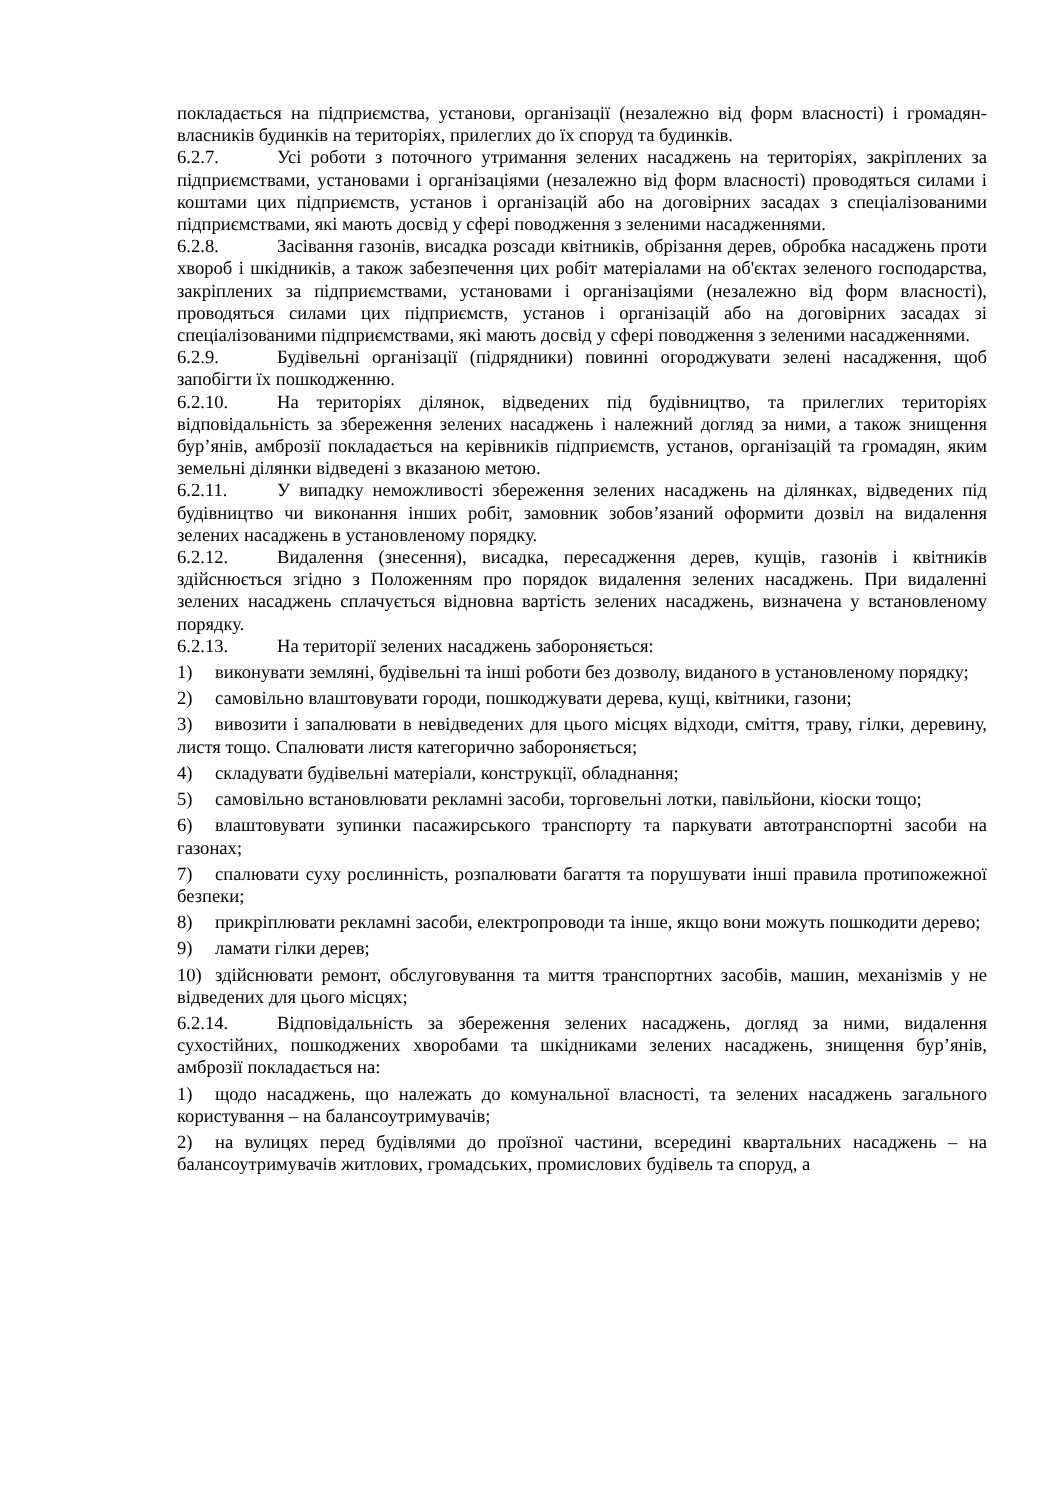покладається на підприємства, установи, організації (незалежно від форм власності) і громадян-власників будинків на територіях, прилеглих до їх споруд та будинків.
6.2.7. Усі роботи з поточного утримання зелених насаджень на територіях, закріплених за підприємствами, установами і організаціями (незалежно від форм власності) проводяться силами і коштами цих підприємств, установ і організацій або на договірних засадах з спеціалізованими підприємствами, які мають досвід у сфері поводження з зеленими насадженнями.
6.2.8. Засівання газонів, висадка розсади квітників, обрізання дерев, обробка насаджень проти хвороб і шкідників, а також забезпечення цих робіт матеріалами на об'єктах зеленого господарства, закріплених за підприємствами, установами і організаціями (незалежно від форм власності), проводяться силами цих підприємств, установ і організацій або на договірних засадах зі спеціалізованими підприємствами, які мають досвід у сфері поводження з зеленими насадженнями.
6.2.9. Будівельні організації (підрядники) повинні огороджувати зелені насадження, щоб запобігти їх пошкодженню.
6.2.10. На територіях ділянок, відведених під будівництво, та прилеглих територіях відповідальність за збереження зелених насаджень і належний догляд за ними, а також знищення бур’янів, амброзії покладається на керівників підприємств, установ, організацій та громадян, яким земельні ділянки відведені з вказаною метою.
6.2.11. У випадку неможливості збереження зелених насаджень на ділянках, відведених під будівництво чи виконання інших робіт, замовник зобов’язаний оформити дозвіл на видалення зелених насаджень в установленому порядку.
6.2.12. Видалення (знесення), висадка, пересадження дерев, кущів, газонів і квітників здійснюється згідно з Положенням про порядок видалення зелених насаджень. При видаленні зелених насаджень сплачується відновна вартість зелених насаджень, визначена у встановленому порядку.
6.2.13. На території зелених насаджень забороняється:
1) виконувати земляні, будівельні та інші роботи без дозволу, виданого в установленому порядку;
2) самовільно влаштовувати городи, пошкоджувати дерева, кущі, квітники, газони;
3) вивозити і запалювати в невідведених для цього місцях відходи, сміття, траву, гілки, деревину, листя тощо. Спалювати листя категорично забороняється;
4) складувати будівельні матеріали, конструкції, обладнання;
5) самовільно встановлювати рекламні засоби, торговельні лотки, павільйони, кіоски тощо;
6) влаштовувати зупинки пасажирського транспорту та паркувати автотранспортні засоби на газонах;
7) спалювати суху рослинність, розпалювати багаття та порушувати інші правила протипожежної безпеки;
8) прикріплювати рекламні засоби, електропроводи та інше, якщо вони можуть пошкодити дерево;
9) ламати гілки дерев;
10) здійснювати ремонт, обслуговування та миття транспортних засобів, машин, механізмів у не відведених для цього місцях;
6.2.14. Відповідальність за збереження зелених насаджень, догляд за ними, видалення сухостійних, пошкоджених хворобами та шкідниками зелених насаджень, знищення бур’янів, амброзії покладається на:
1) щодо насаджень, що належать до комунальної власності, та зелених насаджень загального користування – на балансоутримувачів;
2) на вулицях перед будівлями до проїзної частини, всередині квартальних насаджень – на балансоутримувачів житлових, громадських, промислових будівель та споруд, а